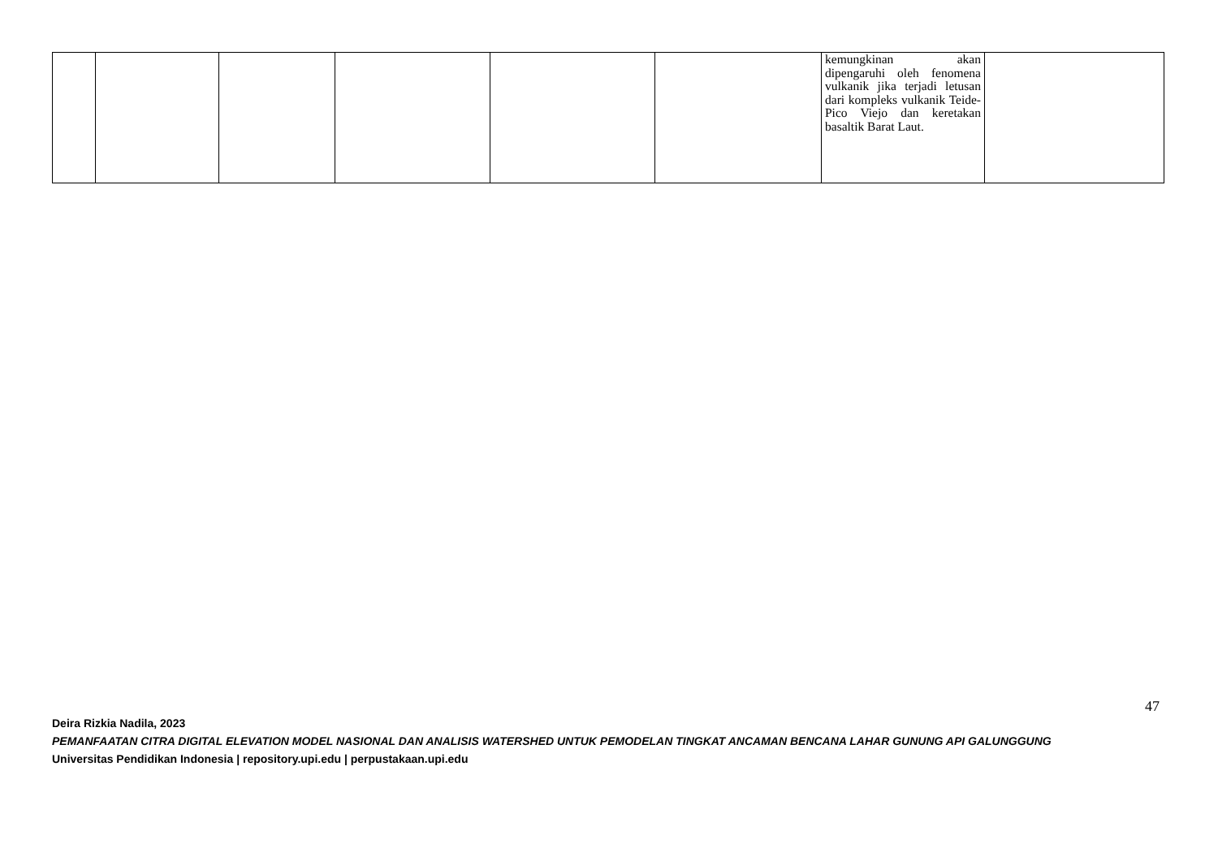| | | | | | | kemungkinan akan dipengaruhi oleh fenomena vulkanik jika terjadi letusan dari kompleks vulkanik Teide- Pico Viejo dan keretakan basaltik Barat Laut. | |
47
Deira Rizkia Nadila, 2023
PEMANFAATAN CITRA DIGITAL ELEVATION MODEL NASIONAL DAN ANALISIS WATERSHED UNTUK PEMODELAN TINGKAT ANCAMAN BENCANA LAHAR GUNUNG API GALUNGGUNG
Universitas Pendidikan Indonesia | repository.upi.edu | perpustakaan.upi.edu